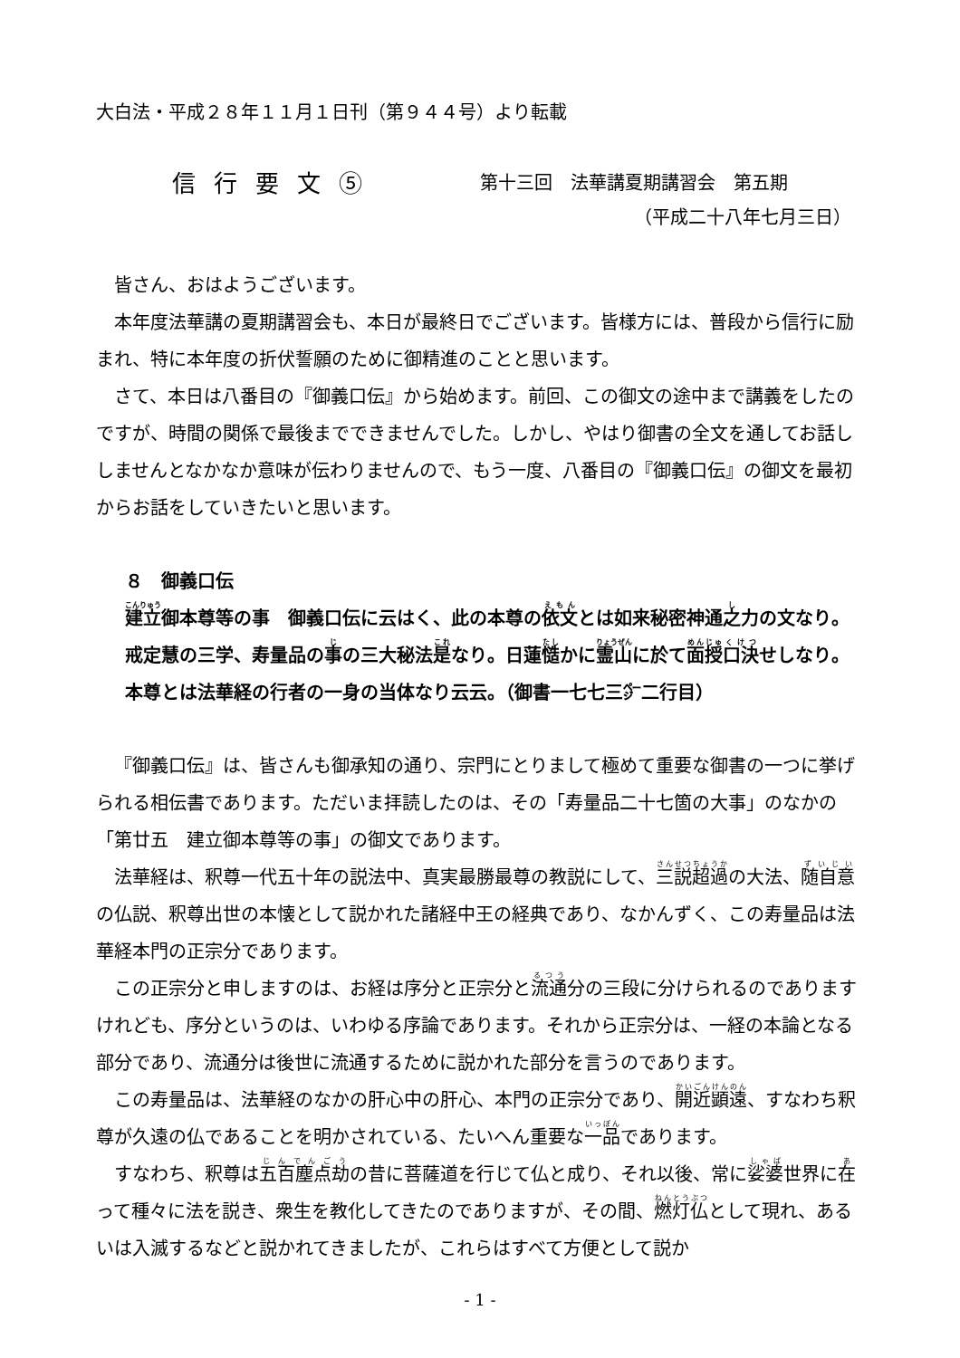大白法・平成２８年１１月１日刊（第９４４号）より転載
信行要文⑤ 第十三回　法華講夏期講習会　第五期
（平成二十八年七月三日）
皆さん、おはようございます。
本年度法華講の夏期講習会も、本日が最終日でございます。皆様方には、普段から信行に励まれ、特に本年度の折伏誓願のために御精進のことと思います。
さて、本日は八番目の『御義口伝』から始めます。前回、この御文の途中まで講義をしたのですが、時間の関係で最後までできませんでした。しかし、やはり御書の全文を通してお話ししませんとなかなか意味が伝わりませんので、もう一度、八番目の『御義口伝』の御文を最初からお話をしていきたいと思います。
８　御義口伝
建立御本尊等の事　御義口伝に云はく、此の本尊の依文とは如来秘密神通之力の文なり。戒定慧の三学、寿量品の事の三大秘法是なり。日蓮慥かに霊山に於て面授口決せしなり。本尊とは法華経の行者の一身の当体なり云云。（御書一七七三㌻二行目）
『御義口伝』は、皆さんも御承知の通り、宗門にとりまして極めて重要な御書の一つに挙げられる相伝書であります。ただいま拝読したのは、その「寿量品二十七箇の大事」のなかの「第廿五　建立御本尊等の事」の御文であります。
法華経は、釈尊一代五十年の説法中、真実最勝最尊の教説にして、三説超過の大法、随自意の仏説、釈尊出世の本懐として説かれた諸経中王の経典であり、なかんずく、この寿量品は法華経本門の正宗分であります。
この正宗分と申しますのは、お経は序分と正宗分と流通分の三段に分けられるのでありますけれども、序分というのは、いわゆる序論であります。それから正宗分は、一経の本論となる部分であり、流通分は後世に流通するために説かれた部分を言うのであります。
この寿量品は、法華経のなかの肝心中の肝心、本門の正宗分であり、開近顕遠、すなわち釈尊が久遠の仏であることを明かされている、たいへん重要な一品であります。
すなわち、釈尊は五百塵点劫の昔に菩薩道を行じて仏と成り、それ以後、常に娑婆世界に在って種々に法を説き、衆生を教化してきたのでありますが、その間、燃灯仏として現れ、あるいは入滅するなどと説かれてきましたが、これらはすべて方便として説か
- 1 -